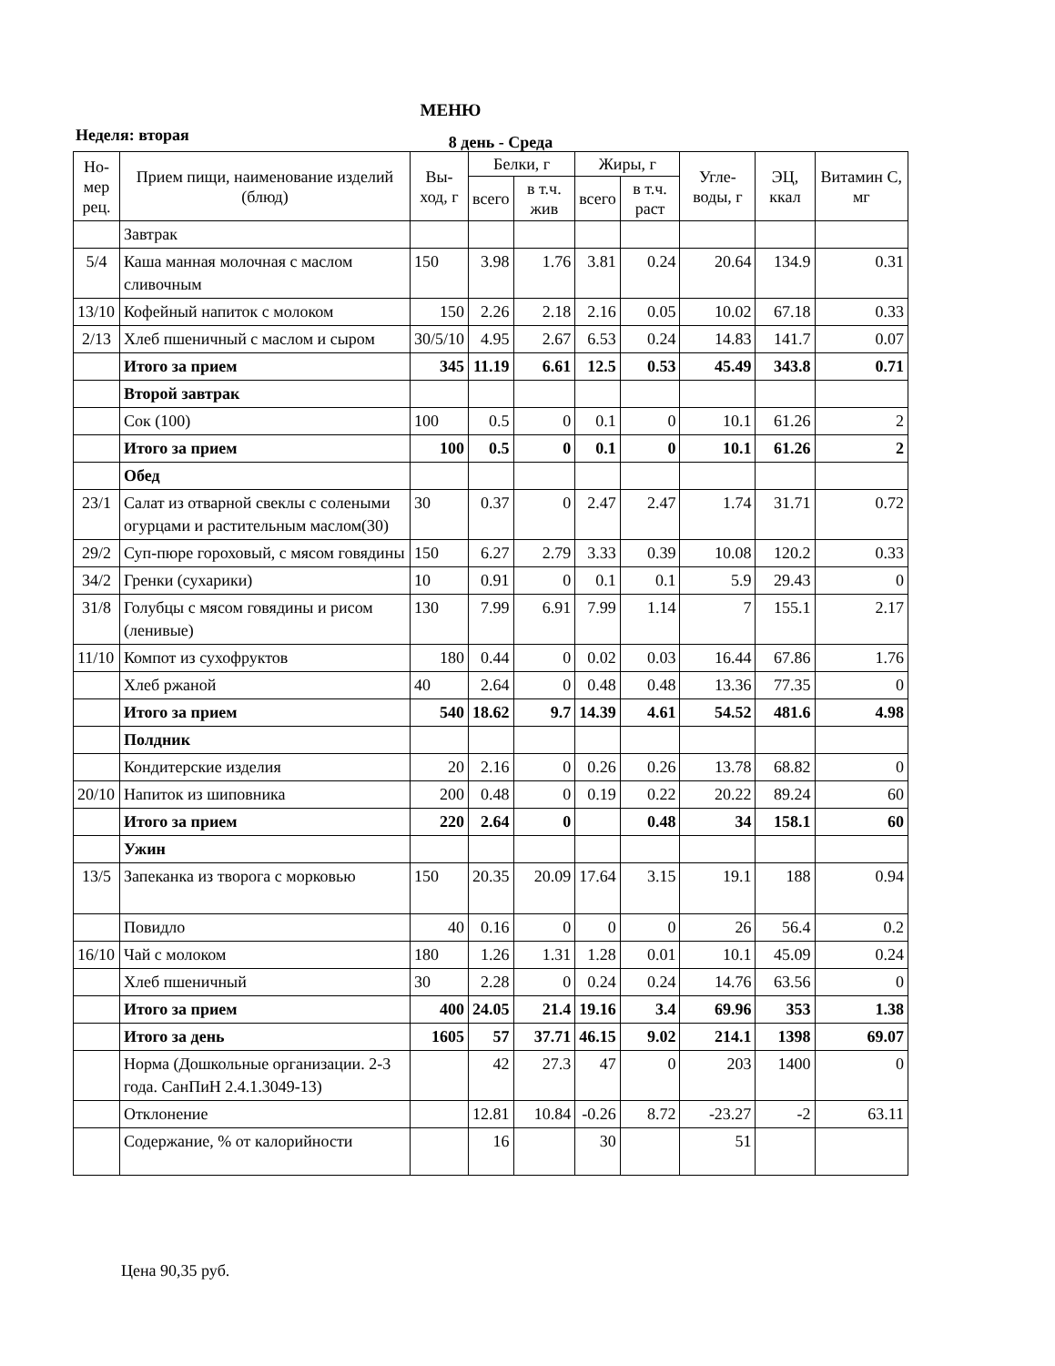МЕНЮ
Неделя: вторая 8 день - Среда
| Но-мер рец. | Прием пищи, наименование изделий (блюд) | Вы-ход, г | Белки, г | | Жиры, г | | Угле-воды, г | ЭЦ, ккал | Витамин С, мг |
| --- | --- | --- | --- | --- | --- | --- | --- | --- | --- |
| | | | всего | в т.ч. жив | всего | в т.ч. раст | | | |
| | Завтрак | | | | | | | | |
| 5/4 | Каша манная молочная с маслом сливочным | 150 | 3.98 | 1.76 | 3.81 | 0.24 | 20.64 | 134.9 | 0.31 |
| 13/10 | Кофейный напиток с молоком | 150 | 2.26 | 2.18 | 2.16 | 0.05 | 10.02 | 67.18 | 0.33 |
| 2/13 | Хлеб пшеничный с маслом и сыром | 30/5/10 | 4.95 | 2.67 | 6.53 | 0.24 | 14.83 | 141.7 | 0.07 |
| | Итого за прием | 345 | 11.19 | 6.61 | 12.5 | 0.53 | 45.49 | 343.8 | 0.71 |
| | Второй завтрак | | | | | | | | |
| | Сок (100) | 100 | 0.5 | 0 | 0.1 | 0 | 10.1 | 61.26 | 2 |
| | Итого за прием | 100 | 0.5 | 0 | 0.1 | 0 | 10.1 | 61.26 | 2 |
| | Обед | | | | | | | | |
| 23/1 | Салат из отварной свеклы с солеными огурцами и растительным маслом(30) | 30 | 0.37 | 0 | 2.47 | 2.47 | 1.74 | 31.71 | 0.72 |
| 29/2 | Суп-пюре гороховый, с мясом говядины | 150 | 6.27 | 2.79 | 3.33 | 0.39 | 10.08 | 120.2 | 0.33 |
| 34/2 | Гренки (сухарики) | 10 | 0.91 | 0 | 0.1 | 0.1 | 5.9 | 29.43 | 0 |
| 31/8 | Голубцы с мясом говядины и рисом (ленивые) | 130 | 7.99 | 6.91 | 7.99 | 1.14 | 7 | 155.1 | 2.17 |
| 11/10 | Компот из сухофруктов | 180 | 0.44 | 0 | 0.02 | 0.03 | 16.44 | 67.86 | 1.76 |
| | Хлеб ржаной | 40 | 2.64 | 0 | 0.48 | 0.48 | 13.36 | 77.35 | 0 |
| | Итого за прием | 540 | 18.62 | 9.7 | 14.39 | 4.61 | 54.52 | 481.6 | 4.98 |
| | Полдник | | | | | | | | |
| | Кондитерские изделия | 20 | 2.16 | 0 | 0.26 | 0.26 | 13.78 | 68.82 | 0 |
| 20/10 | Напиток из шиповника | 200 | 0.48 | 0 | 0.19 | 0.22 | 20.22 | 89.24 | 60 |
| | Итого за прием | 220 | 2.64 | 0 | | 0.48 | 34 | 158.1 | 60 |
| | Ужин | | | | | | | | |
| 13/5 | Запеканка из творога с морковью | 150 | 20.35 | 20.09 | 17.64 | 3.15 | 19.1 | 188 | 0.94 |
| | Повидло | 40 | 0.16 | 0 | 0 | 0 | 26 | 56.4 | 0.2 |
| 16/10 | Чай с молоком | 180 | 1.26 | 1.31 | 1.28 | 0.01 | 10.1 | 45.09 | 0.24 |
| | Хлеб пшеничный | 30 | 2.28 | 0 | 0.24 | 0.24 | 14.76 | 63.56 | 0 |
| | Итого за прием | 400 | 24.05 | 21.4 | 19.16 | 3.4 | 69.96 | 353 | 1.38 |
| | Итого за день | 1605 | 57 | 37.71 | 46.15 | 9.02 | 214.1 | 1398 | 69.07 |
| | Норма (Дошкольные организации. 2-3 года. СанПиН 2.4.1.3049-13) | | 42 | 27.3 | 47 | 0 | 203 | 1400 | 0 |
| | Отклонение | | 12.81 | 10.84 | -0.26 | 8.72 | -23.27 | -2 | 63.11 |
| | Содержание, % от калорийности | | 16 | | 30 | | 51 | | |
Цена 90,35 руб.